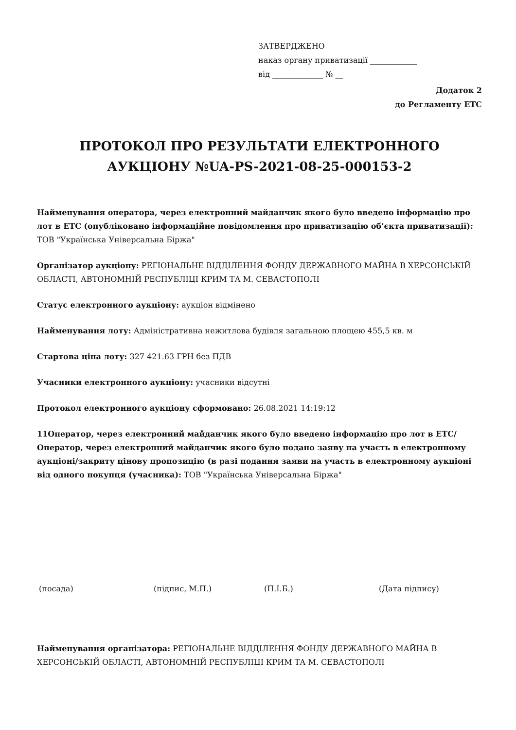ЗАТВЕРДЖЕНО
наказ органу приватизації ____________
від _____________ № __
Додаток 2
до Регламенту ЕТС
ПРОТОКОЛ ПРО РЕЗУЛЬТАТИ ЕЛЕКТРОННОГО АУКЦІОНУ №UA-PS-2021-08-25-000153-2
Найменування оператора, через електронний майданчик якого було введено інформацію про лот в ЕТС (опубліковано інформаційне повідомлення про приватизацію об’єкта приватизації): ТОВ "Українська Універсальна Біржа"
Організатор аукціону: РЕГІОНАЛЬНЕ ВІДДІЛЕННЯ ФОНДУ ДЕРЖАВНОГО МАЙНА В ХЕРСОНСЬКІЙ ОБЛАСТІ, АВТОНОМНІЙ РЕСПУБЛІЦІ КРИМ ТА М. СЕВАСТОПОЛІ
Статус електронного аукціону: аукціон відмінено
Найменування лоту: Адміністративна нежитлова будівля загальною площею 455,5 кв. м
Стартова ціна лоту: 327 421.63 ГРН без ПДВ
Учасники електронного аукціону: учасники відсутні
Протокол електронного аукціону сформовано: 26.08.2021 14:19:12
11Оператор, через електронний майданчик якого було введено інформацію про лот в ЕТС/Оператор, через електронний майданчик якого було подано заяву на участь в електронному аукціоні/закриту цінову пропозицію (в разі подання заяви на участь в електронному аукціоні від одного покупця (учасника): ТОВ "Українська Універсальна Біржа"
(посада) (підпис, М.П.) (П.І.Б.) (Дата підпису)
Найменування організатора: РЕГІОНАЛЬНЕ ВІДДІЛЕННЯ ФОНДУ ДЕРЖАВНОГО МАЙНА В ХЕРСОНСЬКІЙ ОБЛАСТІ, АВТОНОМНІЙ РЕСПУБЛІЦІ КРИМ ТА М. СЕВАСТОПОЛІ